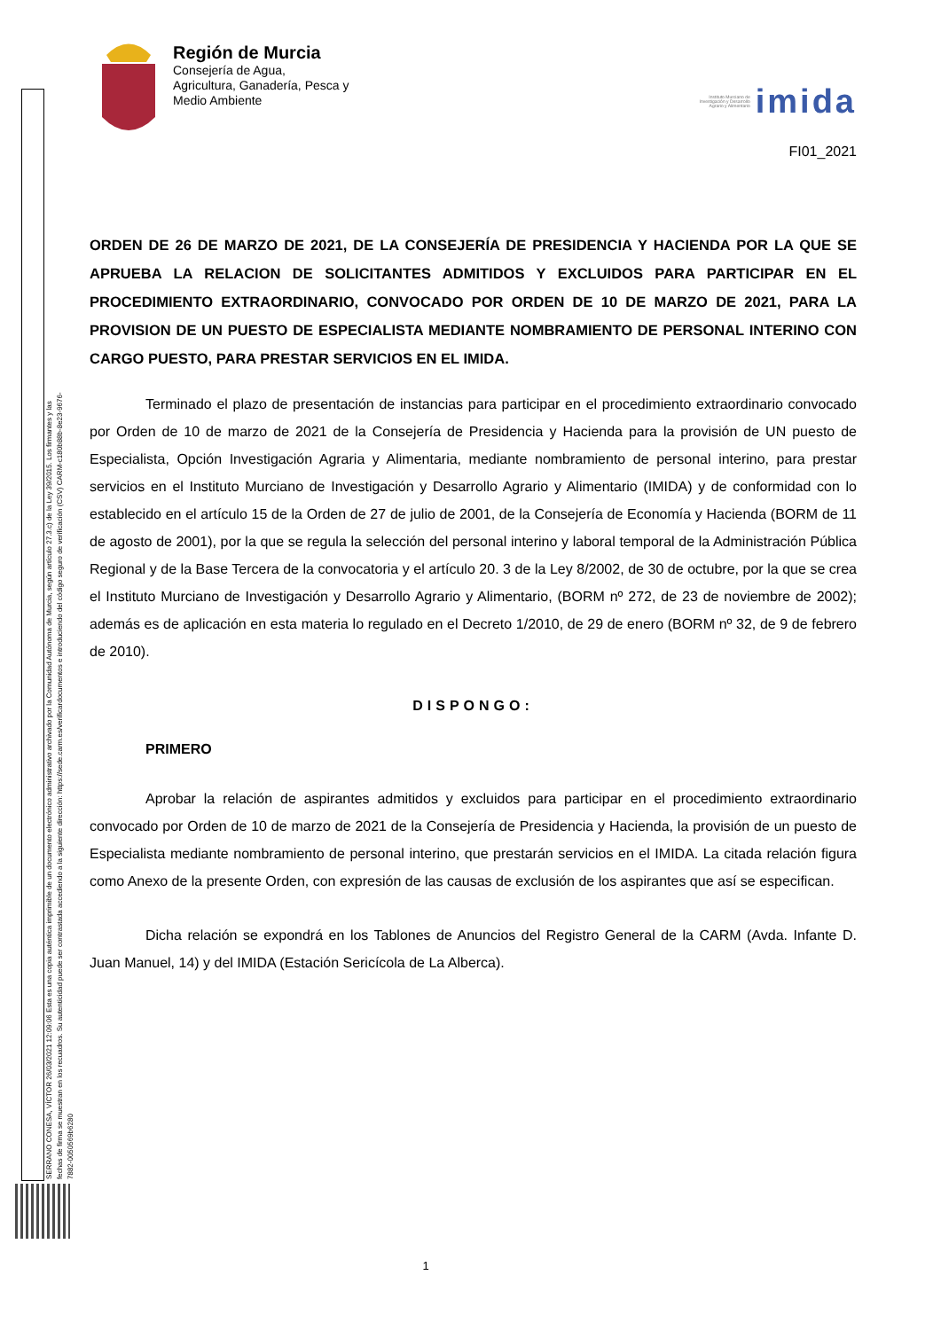Región de Murcia
Consejería de Agua,
Agricultura, Ganadería, Pesca y
Medio Ambiente
Instituto Murciano de
Investigación y Desarrollo
Agrario y Alimentario imida
FI01_2021
ORDEN DE 26 DE MARZO DE 2021, DE LA CONSEJERÍA DE PRESIDENCIA Y HACIENDA POR LA QUE SE APRUEBA LA RELACION DE SOLICITANTES ADMITIDOS Y EXCLUIDOS PARA PARTICIPAR EN EL PROCEDIMIENTO EXTRAORDINARIO, CONVOCADO POR ORDEN DE 10 DE MARZO DE 2021, PARA LA PROVISION DE UN PUESTO DE ESPECIALISTA MEDIANTE NOMBRAMIENTO DE PERSONAL INTERINO CON CARGO PUESTO, PARA PRESTAR SERVICIOS EN EL IMIDA.
Terminado el plazo de presentación de instancias para participar en el procedimiento extraordinario convocado por Orden de 10 de marzo de 2021 de la Consejería de Presidencia y Hacienda para la provisión de UN puesto de Especialista, Opción Investigación Agraria y Alimentaria, mediante nombramiento de personal interino, para prestar servicios en el Instituto Murciano de Investigación y Desarrollo Agrario y Alimentario (IMIDA) y de conformidad con lo establecido en el artículo 15 de la Orden de 27 de julio de 2001, de la Consejería de Economía y Hacienda (BORM de 11 de agosto de 2001), por la que se regula la selección del personal interino y laboral temporal de la Administración Pública Regional y de la Base Tercera de la convocatoria y el artículo 20. 3 de la Ley 8/2002, de 30 de octubre, por la que se crea el Instituto Murciano de Investigación y Desarrollo Agrario y Alimentario, (BORM nº 272, de 23 de noviembre de 2002); además es de aplicación en esta materia lo regulado en el Decreto 1/2010, de 29 de enero (BORM nº 32, de 9 de febrero de 2010).
DISPONGO:
PRIMERO
Aprobar la relación de aspirantes admitidos y excluidos para participar en el procedimiento extraordinario convocado por Orden de 10 de marzo de 2021 de la Consejería de Presidencia y Hacienda, la provisión de un puesto de Especialista mediante nombramiento de personal interino, que prestarán servicios en el IMIDA. La citada relación figura como Anexo de la presente Orden, con expresión de las causas de exclusión de los aspirantes que así se especifican.
Dicha relación se expondrá en los Tablones de Anuncios del Registro General de la CARM (Avda. Infante D. Juan Manuel, 14) y del IMIDA (Estación Sericícola de La Alberca).
SERRANO CONESA, VÍCTOR 26/03/2021 12:09:06 Esta es una copia auténtica imprimible de un documento electrónico administrativo archivado por la Comunidad Autónoma de Murcia, según artículo 27.3.c) de la Ley 39/2015. Los firmantes y las fechas de firma se muestran en los recuadros. Su autenticidad puede ser contrastada accediendo a la siguiente dirección: https://sede.carm.es/verificardocumentos e introduciendo del código seguro de verificación (CSV) CARM-c180b88b-8e23-9676-7882-0050569b6280
1